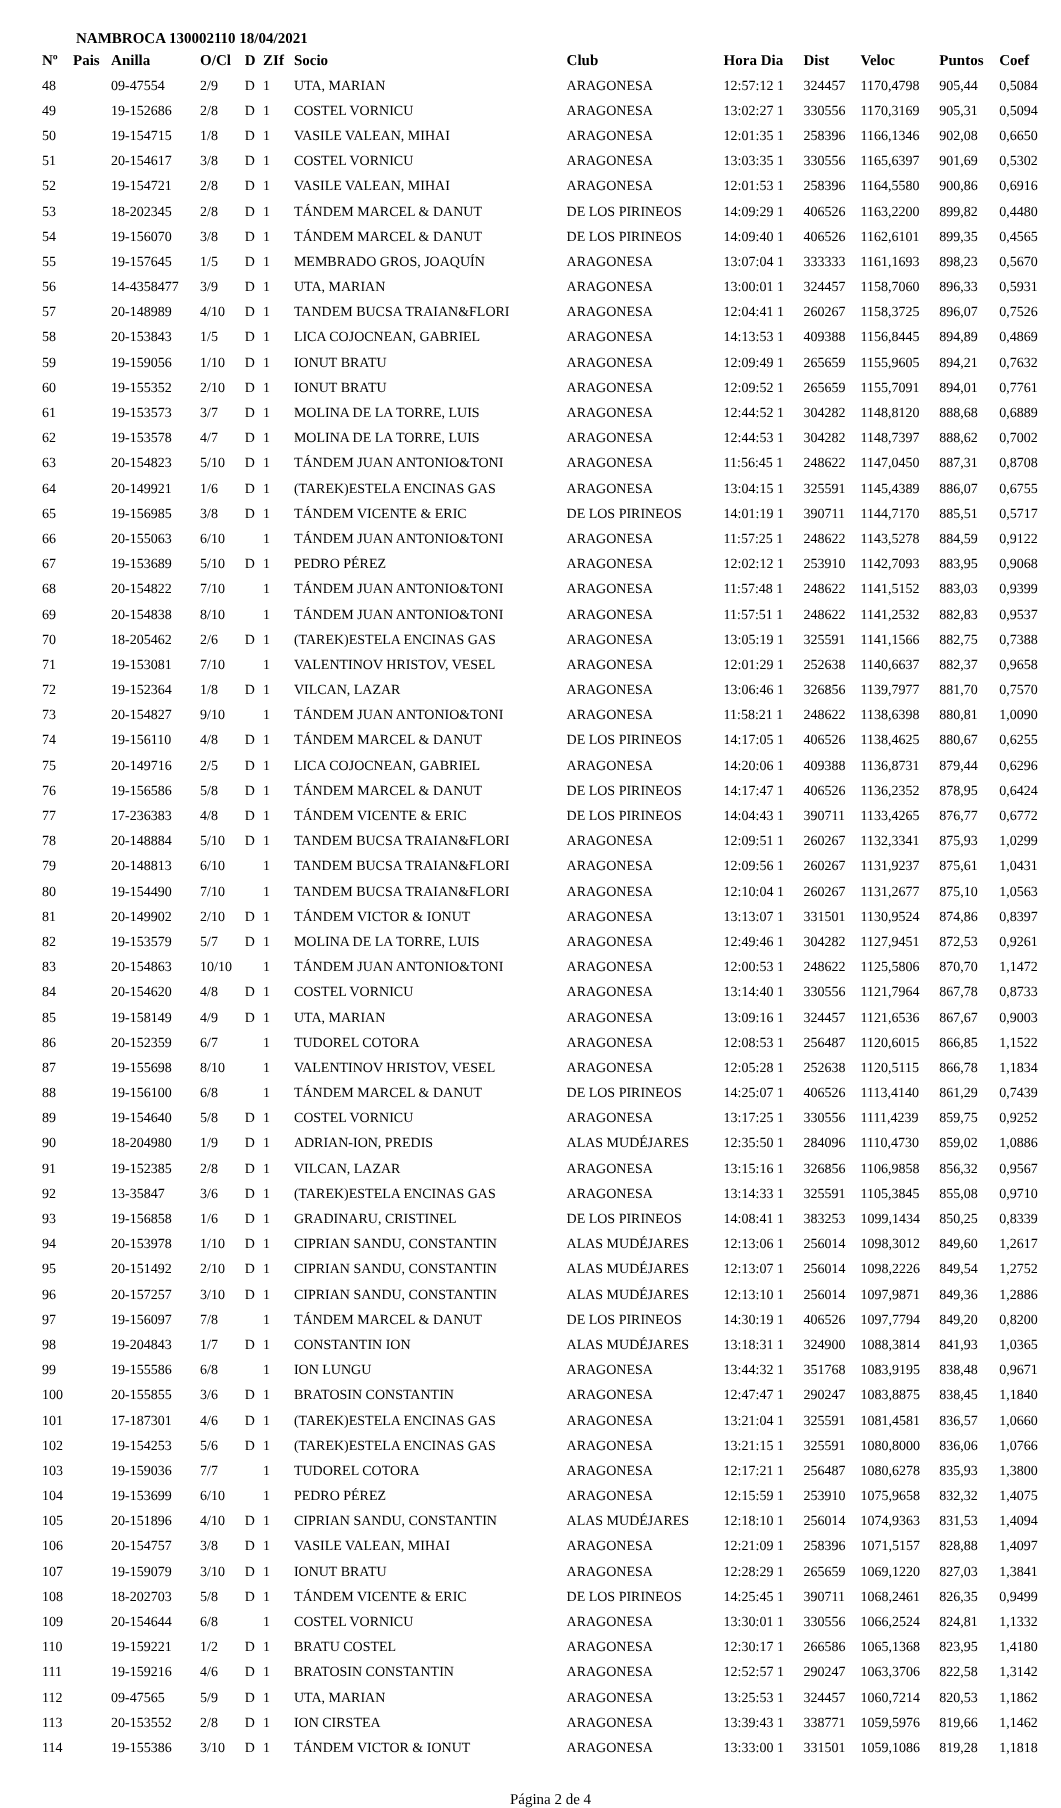NAMBROCA 130002110 18/04/2021
| Nº | Pais | Anilla | O/Cl | D | ZIf | Socio | Club | Hora Dia | Dist | Veloc | Puntos | Coef |
| --- | --- | --- | --- | --- | --- | --- | --- | --- | --- | --- | --- | --- |
| 48 | | 09-47554 | 2/9 | D | 1 | UTA, MARIAN | ARAGONESA | 12:57:12 1 | 324457 | 1170,4798 | 905,44 | 0,5084 |
| 49 | | 19-152686 | 2/8 | D | 1 | COSTEL VORNICU | ARAGONESA | 13:02:27 1 | 330556 | 1170,3169 | 905,31 | 0,5094 |
| 50 | | 19-154715 | 1/8 | D | 1 | VASILE VALEAN, MIHAI | ARAGONESA | 12:01:35 1 | 258396 | 1166,1346 | 902,08 | 0,6650 |
| 51 | | 20-154617 | 3/8 | D | 1 | COSTEL VORNICU | ARAGONESA | 13:03:35 1 | 330556 | 1165,6397 | 901,69 | 0,5302 |
| 52 | | 19-154721 | 2/8 | D | 1 | VASILE VALEAN, MIHAI | ARAGONESA | 12:01:53 1 | 258396 | 1164,5580 | 900,86 | 0,6916 |
| 53 | | 18-202345 | 2/8 | D | 1 | TÁNDEM MARCEL & DANUT | DE LOS PIRINEOS | 14:09:29 1 | 406526 | 1163,2200 | 899,82 | 0,4480 |
| 54 | | 19-156070 | 3/8 | D | 1 | TÁNDEM MARCEL & DANUT | DE LOS PIRINEOS | 14:09:40 1 | 406526 | 1162,6101 | 899,35 | 0,4565 |
| 55 | | 19-157645 | 1/5 | D | 1 | MEMBRADO GROS, JOAQUÍN | ARAGONESA | 13:07:04 1 | 333333 | 1161,1693 | 898,23 | 0,5670 |
| 56 | | 14-4358477 | 3/9 | D | 1 | UTA, MARIAN | ARAGONESA | 13:00:01 1 | 324457 | 1158,7060 | 896,33 | 0,5931 |
| 57 | | 20-148989 | 4/10 | D | 1 | TANDEM BUCSA TRAIAN&FLORI | ARAGONESA | 12:04:41 1 | 260267 | 1158,3725 | 896,07 | 0,7526 |
| 58 | | 20-153843 | 1/5 | D | 1 | LICA COJOCNEAN, GABRIEL | ARAGONESA | 14:13:53 1 | 409388 | 1156,8445 | 894,89 | 0,4869 |
| 59 | | 19-159056 | 1/10 | D | 1 | IONUT BRATU | ARAGONESA | 12:09:49 1 | 265659 | 1155,9605 | 894,21 | 0,7632 |
| 60 | | 19-155352 | 2/10 | D | 1 | IONUT BRATU | ARAGONESA | 12:09:52 1 | 265659 | 1155,7091 | 894,01 | 0,7761 |
| 61 | | 19-153573 | 3/7 | D | 1 | MOLINA DE LA TORRE, LUIS | ARAGONESA | 12:44:52 1 | 304282 | 1148,8120 | 888,68 | 0,6889 |
| 62 | | 19-153578 | 4/7 | D | 1 | MOLINA DE LA TORRE, LUIS | ARAGONESA | 12:44:53 1 | 304282 | 1148,7397 | 888,62 | 0,7002 |
| 63 | | 20-154823 | 5/10 | D | 1 | TÁNDEM JUAN ANTONIO&TONI | ARAGONESA | 11:56:45 1 | 248622 | 1147,0450 | 887,31 | 0,8708 |
| 64 | | 20-149921 | 1/6 | D | 1 | (TAREK)ESTELA ENCINAS GAS | ARAGONESA | 13:04:15 1 | 325591 | 1145,4389 | 886,07 | 0,6755 |
| 65 | | 19-156985 | 3/8 | D | 1 | TÁNDEM VICENTE & ERIC | DE LOS PIRINEOS | 14:01:19 1 | 390711 | 1144,7170 | 885,51 | 0,5717 |
| 66 | | 20-155063 | 6/10 | | 1 | TÁNDEM JUAN ANTONIO&TONI | ARAGONESA | 11:57:25 1 | 248622 | 1143,5278 | 884,59 | 0,9122 |
| 67 | | 19-153689 | 5/10 | D | 1 | PEDRO PÉREZ | ARAGONESA | 12:02:12 1 | 253910 | 1142,7093 | 883,95 | 0,9068 |
| 68 | | 20-154822 | 7/10 | | 1 | TÁNDEM JUAN ANTONIO&TONI | ARAGONESA | 11:57:48 1 | 248622 | 1141,5152 | 883,03 | 0,9399 |
| 69 | | 20-154838 | 8/10 | | 1 | TÁNDEM JUAN ANTONIO&TONI | ARAGONESA | 11:57:51 1 | 248622 | 1141,2532 | 882,83 | 0,9537 |
| 70 | | 18-205462 | 2/6 | D | 1 | (TAREK)ESTELA ENCINAS GAS | ARAGONESA | 13:05:19 1 | 325591 | 1141,1566 | 882,75 | 0,7388 |
| 71 | | 19-153081 | 7/10 | | 1 | VALENTINOV HRISTOV, VESEL | ARAGONESA | 12:01:29 1 | 252638 | 1140,6637 | 882,37 | 0,9658 |
| 72 | | 19-152364 | 1/8 | D | 1 | VILCAN, LAZAR | ARAGONESA | 13:06:46 1 | 326856 | 1139,7977 | 881,70 | 0,7570 |
| 73 | | 20-154827 | 9/10 | | 1 | TÁNDEM JUAN ANTONIO&TONI | ARAGONESA | 11:58:21 1 | 248622 | 1138,6398 | 880,81 | 1,0090 |
| 74 | | 19-156110 | 4/8 | D | 1 | TÁNDEM MARCEL & DANUT | DE LOS PIRINEOS | 14:17:05 1 | 406526 | 1138,4625 | 880,67 | 0,6255 |
| 75 | | 20-149716 | 2/5 | D | 1 | LICA COJOCNEAN, GABRIEL | ARAGONESA | 14:20:06 1 | 409388 | 1136,8731 | 879,44 | 0,6296 |
| 76 | | 19-156586 | 5/8 | D | 1 | TÁNDEM MARCEL & DANUT | DE LOS PIRINEOS | 14:17:47 1 | 406526 | 1136,2352 | 878,95 | 0,6424 |
| 77 | | 17-236383 | 4/8 | D | 1 | TÁNDEM VICENTE & ERIC | DE LOS PIRINEOS | 14:04:43 1 | 390711 | 1133,4265 | 876,77 | 0,6772 |
| 78 | | 20-148884 | 5/10 | D | 1 | TANDEM BUCSA TRAIAN&FLORI | ARAGONESA | 12:09:51 1 | 260267 | 1132,3341 | 875,93 | 1,0299 |
| 79 | | 20-148813 | 6/10 | | 1 | TANDEM BUCSA TRAIAN&FLORI | ARAGONESA | 12:09:56 1 | 260267 | 1131,9237 | 875,61 | 1,0431 |
| 80 | | 19-154490 | 7/10 | | 1 | TANDEM BUCSA TRAIAN&FLORI | ARAGONESA | 12:10:04 1 | 260267 | 1131,2677 | 875,10 | 1,0563 |
| 81 | | 20-149902 | 2/10 | D | 1 | TÁNDEM VICTOR & IONUT | ARAGONESA | 13:13:07 1 | 331501 | 1130,9524 | 874,86 | 0,8397 |
| 82 | | 19-153579 | 5/7 | D | 1 | MOLINA DE LA TORRE, LUIS | ARAGONESA | 12:49:46 1 | 304282 | 1127,9451 | 872,53 | 0,9261 |
| 83 | | 20-154863 | 10/10 | | 1 | TÁNDEM JUAN ANTONIO&TONI | ARAGONESA | 12:00:53 1 | 248622 | 1125,5806 | 870,70 | 1,1472 |
| 84 | | 20-154620 | 4/8 | D | 1 | COSTEL VORNICU | ARAGONESA | 13:14:40 1 | 330556 | 1121,7964 | 867,78 | 0,8733 |
| 85 | | 19-158149 | 4/9 | D | 1 | UTA, MARIAN | ARAGONESA | 13:09:16 1 | 324457 | 1121,6536 | 867,67 | 0,9003 |
| 86 | | 20-152359 | 6/7 | | 1 | TUDOREL COTORA | ARAGONESA | 12:08:53 1 | 256487 | 1120,6015 | 866,85 | 1,1522 |
| 87 | | 19-155698 | 8/10 | | 1 | VALENTINOV HRISTOV, VESEL | ARAGONESA | 12:05:28 1 | 252638 | 1120,5115 | 866,78 | 1,1834 |
| 88 | | 19-156100 | 6/8 | | 1 | TÁNDEM MARCEL & DANUT | DE LOS PIRINEOS | 14:25:07 1 | 406526 | 1113,4140 | 861,29 | 0,7439 |
| 89 | | 19-154640 | 5/8 | D | 1 | COSTEL VORNICU | ARAGONESA | 13:17:25 1 | 330556 | 1111,4239 | 859,75 | 0,9252 |
| 90 | | 18-204980 | 1/9 | D | 1 | ADRIAN-ION, PREDIS | ALAS MUDÉJARES | 12:35:50 1 | 284096 | 1110,4730 | 859,02 | 1,0886 |
| 91 | | 19-152385 | 2/8 | D | 1 | VILCAN, LAZAR | ARAGONESA | 13:15:16 1 | 326856 | 1106,9858 | 856,32 | 0,9567 |
| 92 | | 13-35847 | 3/6 | D | 1 | (TAREK)ESTELA ENCINAS GAS | ARAGONESA | 13:14:33 1 | 325591 | 1105,3845 | 855,08 | 0,9710 |
| 93 | | 19-156858 | 1/6 | D | 1 | GRADINARU, CRISTINEL | DE LOS PIRINEOS | 14:08:41 1 | 383253 | 1099,1434 | 850,25 | 0,8339 |
| 94 | | 20-153978 | 1/10 | D | 1 | CIPRIAN SANDU, CONSTANTIN | ALAS MUDÉJARES | 12:13:06 1 | 256014 | 1098,3012 | 849,60 | 1,2617 |
| 95 | | 20-151492 | 2/10 | D | 1 | CIPRIAN SANDU, CONSTANTIN | ALAS MUDÉJARES | 12:13:07 1 | 256014 | 1098,2226 | 849,54 | 1,2752 |
| 96 | | 20-157257 | 3/10 | D | 1 | CIPRIAN SANDU, CONSTANTIN | ALAS MUDÉJARES | 12:13:10 1 | 256014 | 1097,9871 | 849,36 | 1,2886 |
| 97 | | 19-156097 | 7/8 | | 1 | TÁNDEM MARCEL & DANUT | DE LOS PIRINEOS | 14:30:19 1 | 406526 | 1097,7794 | 849,20 | 0,8200 |
| 98 | | 19-204843 | 1/7 | D | 1 | CONSTANTIN ION | ALAS MUDÉJARES | 13:18:31 1 | 324900 | 1088,3814 | 841,93 | 1,0365 |
| 99 | | 19-155586 | 6/8 | | 1 | ION LUNGU | ARAGONESA | 13:44:32 1 | 351768 | 1083,9195 | 838,48 | 0,9671 |
| 100 | | 20-155855 | 3/6 | D | 1 | BRATOSIN CONSTANTIN | ARAGONESA | 12:47:47 1 | 290247 | 1083,8875 | 838,45 | 1,1840 |
| 101 | | 17-187301 | 4/6 | D | 1 | (TAREK)ESTELA ENCINAS GAS | ARAGONESA | 13:21:04 1 | 325591 | 1081,4581 | 836,57 | 1,0660 |
| 102 | | 19-154253 | 5/6 | D | 1 | (TAREK)ESTELA ENCINAS GAS | ARAGONESA | 13:21:15 1 | 325591 | 1080,8000 | 836,06 | 1,0766 |
| 103 | | 19-159036 | 7/7 | | 1 | TUDOREL COTORA | ARAGONESA | 12:17:21 1 | 256487 | 1080,6278 | 835,93 | 1,3800 |
| 104 | | 19-153699 | 6/10 | | 1 | PEDRO PÉREZ | ARAGONESA | 12:15:59 1 | 253910 | 1075,9658 | 832,32 | 1,4075 |
| 105 | | 20-151896 | 4/10 | D | 1 | CIPRIAN SANDU, CONSTANTIN | ALAS MUDÉJARES | 12:18:10 1 | 256014 | 1074,9363 | 831,53 | 1,4094 |
| 106 | | 20-154757 | 3/8 | D | 1 | VASILE VALEAN, MIHAI | ARAGONESA | 12:21:09 1 | 258396 | 1071,5157 | 828,88 | 1,4097 |
| 107 | | 19-159079 | 3/10 | D | 1 | IONUT BRATU | ARAGONESA | 12:28:29 1 | 265659 | 1069,1220 | 827,03 | 1,3841 |
| 108 | | 18-202703 | 5/8 | D | 1 | TÁNDEM VICENTE & ERIC | DE LOS PIRINEOS | 14:25:45 1 | 390711 | 1068,2461 | 826,35 | 0,9499 |
| 109 | | 20-154644 | 6/8 | | 1 | COSTEL VORNICU | ARAGONESA | 13:30:01 1 | 330556 | 1066,2524 | 824,81 | 1,1332 |
| 110 | | 19-159221 | 1/2 | D | 1 | BRATU COSTEL | ARAGONESA | 12:30:17 1 | 266586 | 1065,1368 | 823,95 | 1,4180 |
| 111 | | 19-159216 | 4/6 | D | 1 | BRATOSIN CONSTANTIN | ARAGONESA | 12:52:57 1 | 290247 | 1063,3706 | 822,58 | 1,3142 |
| 112 | | 09-47565 | 5/9 | D | 1 | UTA, MARIAN | ARAGONESA | 13:25:53 1 | 324457 | 1060,7214 | 820,53 | 1,1862 |
| 113 | | 20-153552 | 2/8 | D | 1 | ION CIRSTEA | ARAGONESA | 13:39:43 1 | 338771 | 1059,5976 | 819,66 | 1,1462 |
| 114 | | 19-155386 | 3/10 | D | 1 | TÁNDEM VICTOR & IONUT | ARAGONESA | 13:33:00 1 | 331501 | 1059,1086 | 819,28 | 1,1818 |
Página 2 de 4